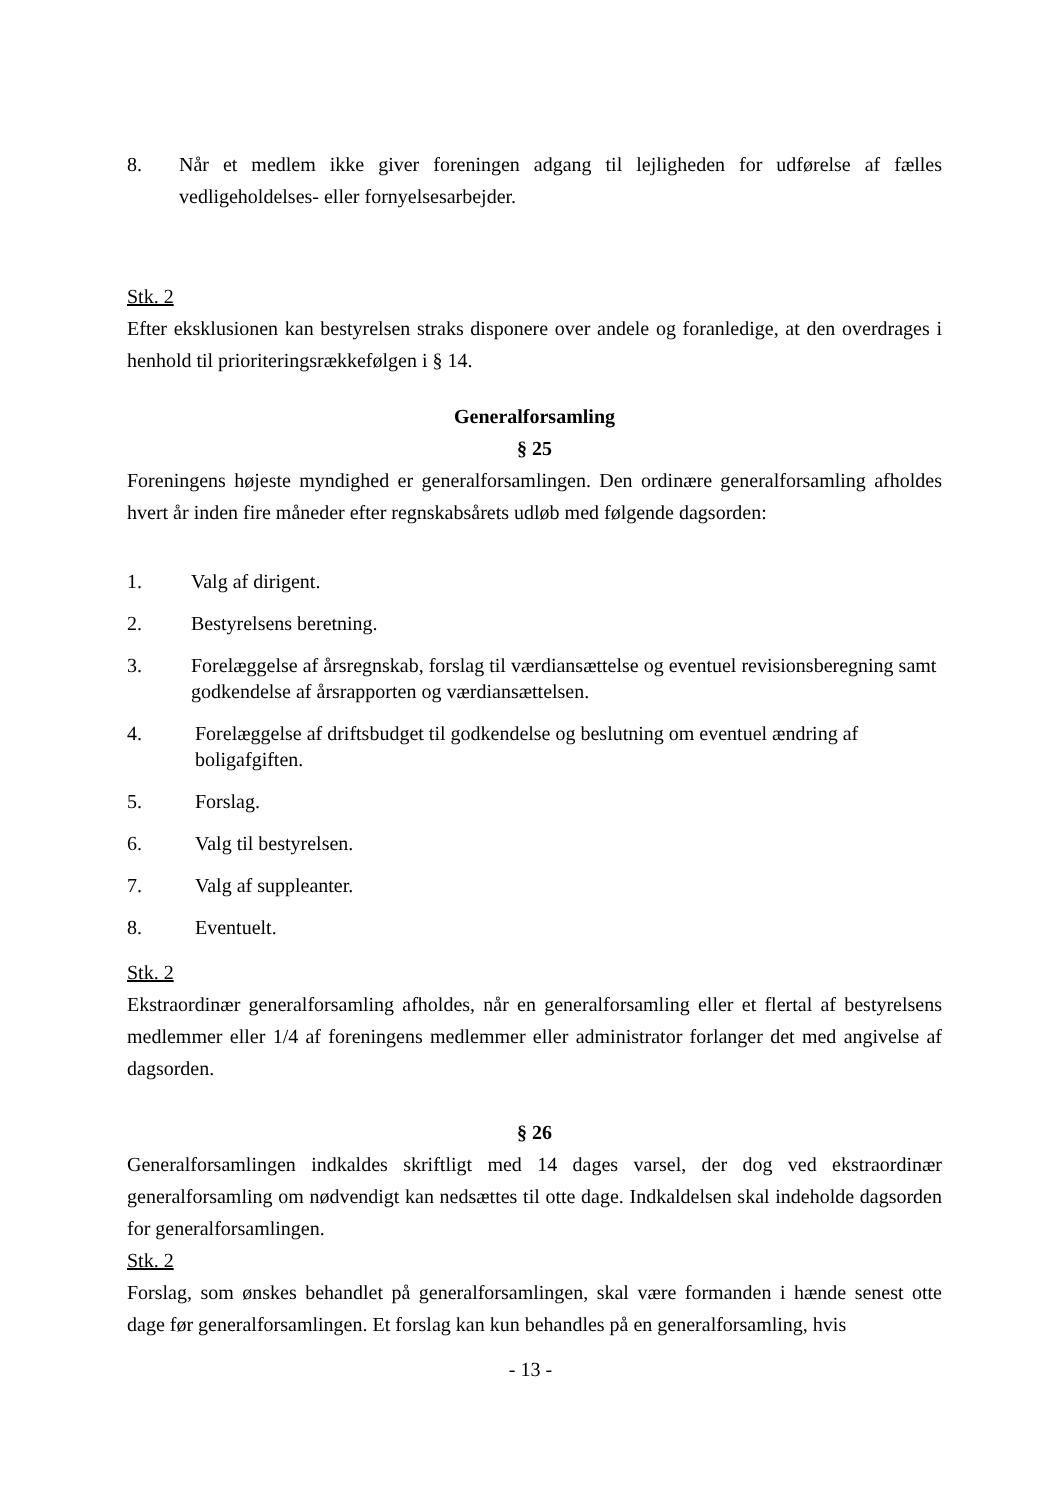8.
Når et medlem ikke giver foreningen adgang til lejligheden for udførelse af fælles vedligeholdelses- eller fornyelsesarbejder.
Stk. 2
Efter eksklusionen kan bestyrelsen straks disponere over andele og foranledige, at den overdrages i henhold til prioriteringsrækkefølgen i § 14.
Generalforsamling
§ 25
Foreningens højeste myndighed er generalforsamlingen. Den ordinære generalforsamling afholdes hvert år inden fire måneder efter regnskabsårets udløb med følgende dagsorden:
1. Valg af dirigent.
2. Bestyrelsens beretning.
3. Forelæggelse af årsregnskab, forslag til værdiansættelse og eventuel revisionsberegning samt godkendelse af årsrapporten og værdiansættelsen.
4. Forelæggelse af driftsbudget til godkendelse og beslutning om eventuel ændring af boligafgiften.
5. Forslag.
6. Valg til bestyrelsen.
7. Valg af suppleanter.
8. Eventuelt.
Stk. 2
Ekstraordinær generalforsamling afholdes, når en generalforsamling eller et flertal af bestyrelsens medlemmer eller 1/4 af foreningens medlemmer eller administrator forlanger det med angivelse af dagsorden.
§ 26
Generalforsamlingen indkaldes skriftligt med 14 dages varsel, der dog ved ekstraordinær generalforsamling om nødvendigt kan nedsættes til otte dage. Indkaldelsen skal indeholde dagsorden for generalforsamlingen.
Stk. 2
Forslag, som ønskes behandlet på generalforsamlingen, skal være formanden i hænde senest otte dage før generalforsamlingen. Et forslag kan kun behandles på en generalforsamling, hvis
- 13 -